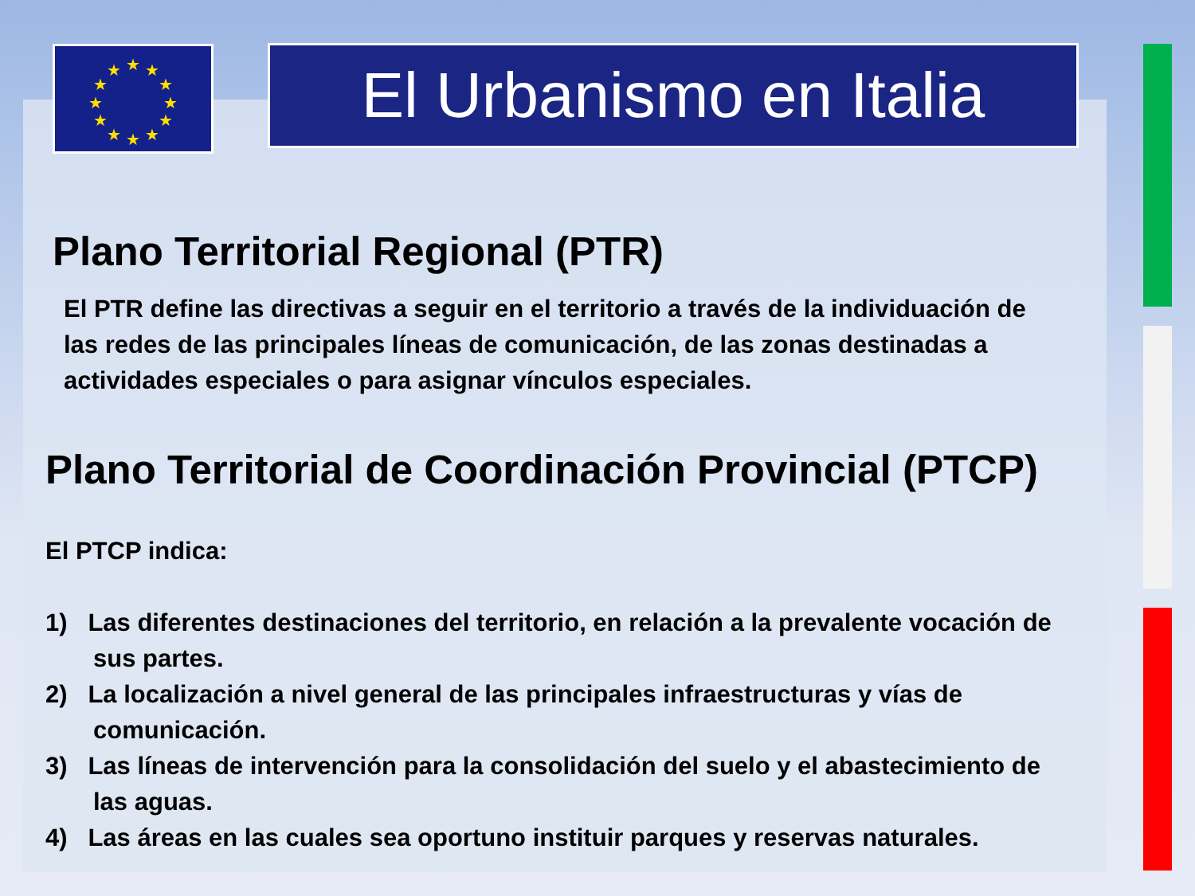★
★
★
★
★
★
★
★
★
★
★
★
El Urbanismo en Italia
Plano Territorial Regional (PTR)
El PTR define las directivas a seguir en el territorio a través de la individuación de las redes de las principales líneas de comunicación, de las zonas destinadas a actividades especiales o para asignar vínculos especiales.
Plano Territorial de Coordinación Provincial (PTCP)
El PTCP indica:
1) Las diferentes destinaciones del territorio, en relación a la prevalente vocación de sus partes.
2) La localización a nivel general de las principales infraestructuras y vías de comunicación.
3) Las líneas de intervención para la consolidación del suelo y el abastecimiento de las aguas.
4) Las áreas en las cuales sea oportuno instituir parques y reservas naturales.